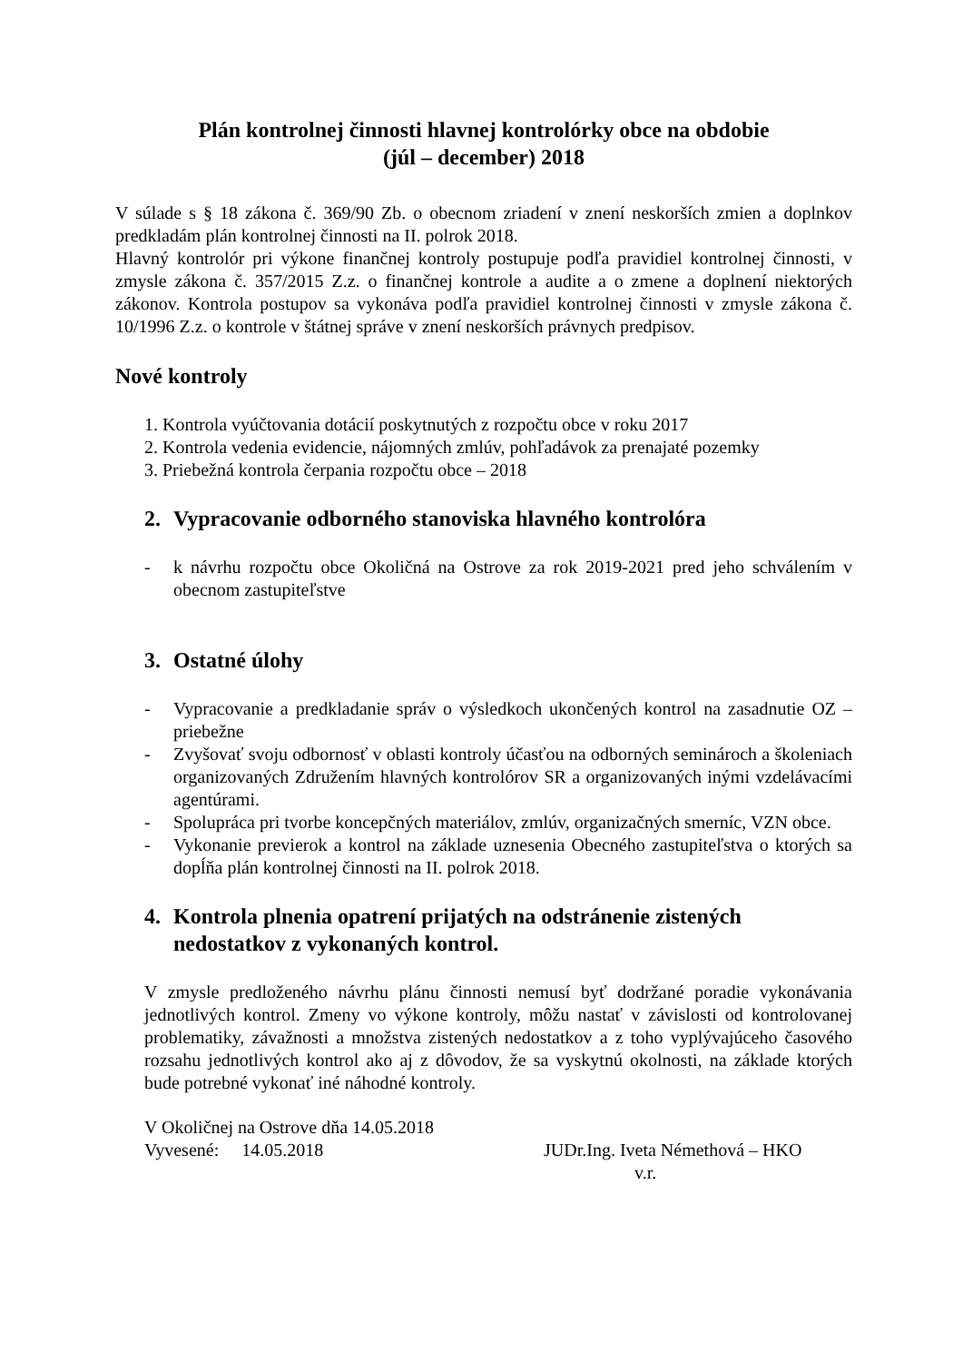Plán kontrolnej činnosti hlavnej kontrolórky obce na obdobie
(júl – december) 2018
V súlade s § 18 zákona č. 369/90 Zb. o obecnom zriadení v znení neskorších zmien a doplnkov predkladám plán kontrolnej činnosti na II. polrok 2018.
Hlavný kontrolór pri výkone finančnej kontroly postupuje podľa pravidiel kontrolnej činnosti, v zmysle zákona č. 357/2015 Z.z. o finančnej kontrole a audite a o zmene a doplnení niektorých zákonov. Kontrola postupov sa vykonáva podľa pravidiel kontrolnej činnosti v zmysle zákona č. 10/1996 Z.z. o kontrole v štátnej správe v znení neskorších právnych predpisov.
Nové kontroly
1. Kontrola vyúčtovania dotácií poskytnutých z rozpočtu obce v roku 2017
2. Kontrola vedenia evidencie, nájomných zmlúv, pohľadávok za prenajaté pozemky
3. Priebežná kontrola čerpania rozpočtu obce – 2018
2. Vypracovanie odborného stanoviska hlavného kontrolóra
- k návrhu rozpočtu obce Okoličná na Ostrove za rok 2019-2021 pred jeho schválením v obecnom zastupiteľstve
3. Ostatné úlohy
- Vypracovanie a predkladanie správ o výsledkoch ukončených kontrol na zasadnutie OZ – priebežne
- Zvyšovať svoju odbornosť v oblasti kontroly účasťou na odborných seminároch a školeniach organizovaných Združením hlavných kontrolórov SR a organizovaných inými vzdelávacími agentúrami.
- Spolupráca pri tvorbe koncepčných materiálov, zmlúv, organizačných smerníc, VZN obce.
- Vykonanie previerok a kontrol na základe uznesenia Obecného zastupiteľstva o ktorých sa dopĺňa plán kontrolnej činnosti na II. polrok 2018.
4. Kontrola plnenia opatrení prijatých na odstránenie zistených nedostatkov z vykonaných kontrol.
V zmysle predloženého návrhu plánu činnosti nemusí byť dodržané poradie vykonávania jednotlivých kontrol. Zmeny vo výkone kontroly, môžu nastať v závislosti od kontrolovanej problematiky, závažnosti a množstva zistených nedostatkov a z toho vyplývajúceho časového rozsahu jednotlivých kontrol ako aj z dôvodov, že sa vyskytnú okolnosti, na základe ktorých bude potrebné vykonať iné náhodné kontroly.
V Okoličnej na Ostrove dňa 14.05.2018
Vyvesené: 14.05.2018 JUDr.Ing. Iveta Némethová – HKO
v.r.